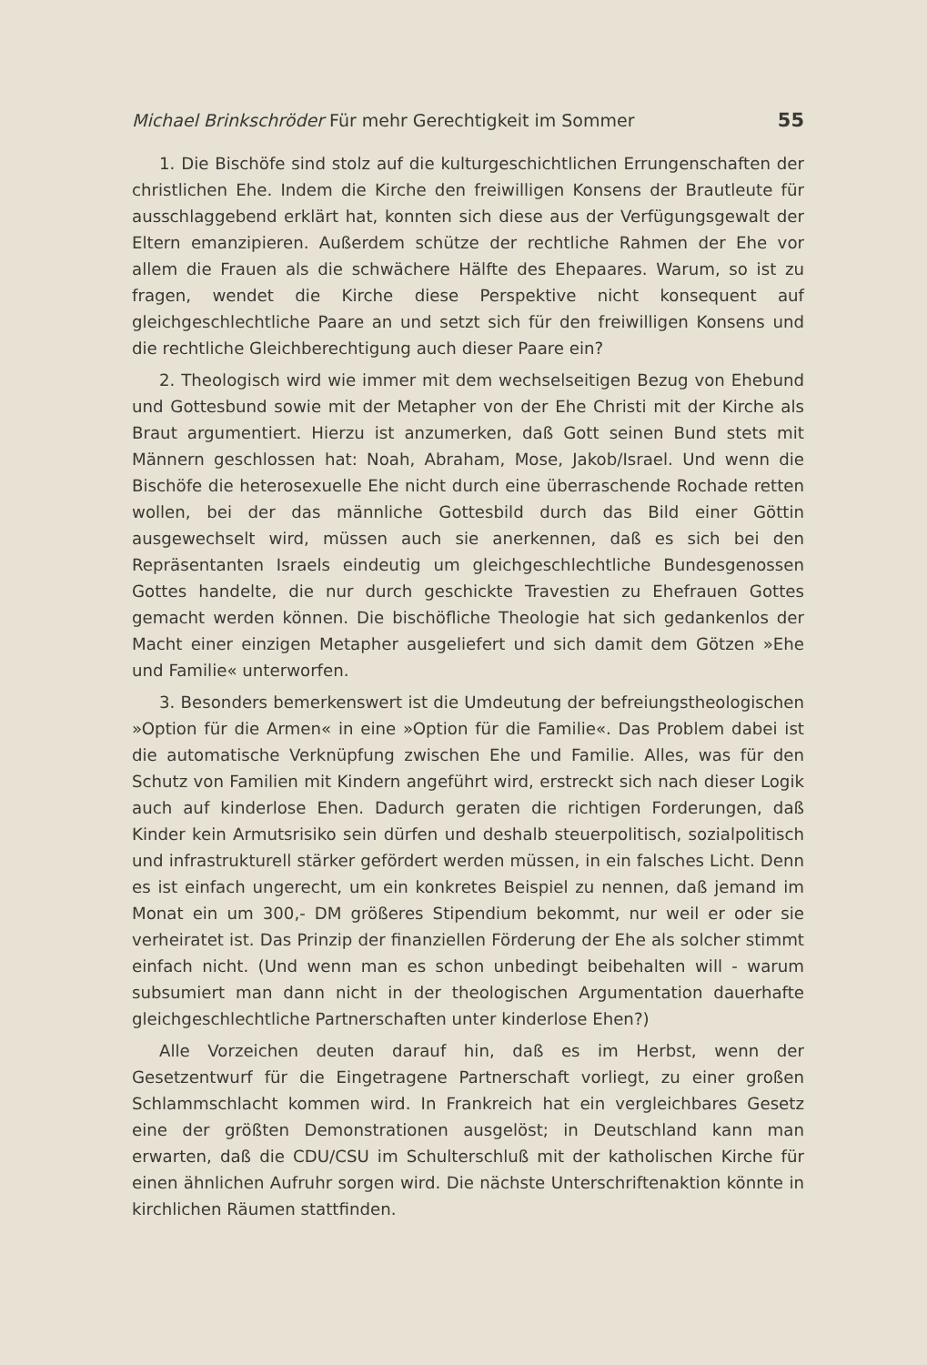Michael Brinkschröder Für mehr Gerechtigkeit im Sommer 55
1. Die Bischöfe sind stolz auf die kulturgeschichtlichen Errungenschaften der christlichen Ehe. Indem die Kirche den freiwilligen Konsens der Brautleute für ausschlaggebend erklärt hat, konnten sich diese aus der Verfügungsgewalt der Eltern emanzipieren. Außerdem schütze der rechtliche Rahmen der Ehe vor allem die Frauen als die schwächere Hälfte des Ehepaares. Warum, so ist zu fragen, wendet die Kirche diese Perspektive nicht konsequent auf gleichgeschlechtliche Paare an und setzt sich für den freiwilligen Konsens und die rechtliche Gleichberechtigung auch dieser Paare ein?
2. Theologisch wird wie immer mit dem wechselseitigen Bezug von Ehebund und Gottesbund sowie mit der Metapher von der Ehe Christi mit der Kirche als Braut argumentiert. Hierzu ist anzumerken, daß Gott seinen Bund stets mit Männern geschlossen hat: Noah, Abraham, Mose, Jakob/Israel. Und wenn die Bischöfe die heterosexuelle Ehe nicht durch eine überraschende Rochade retten wollen, bei der das männliche Gottesbild durch das Bild einer Göttin ausgewechselt wird, müssen auch sie anerkennen, daß es sich bei den Repräsentanten Israels eindeutig um gleichgeschlechtliche Bundesgenossen Gottes handelte, die nur durch geschickte Travestien zu Ehefrauen Gottes gemacht werden können. Die bischöfliche Theologie hat sich gedankenlos der Macht einer einzigen Metapher ausgeliefert und sich damit dem Götzen »Ehe und Familie« unterworfen.
3. Besonders bemerkenswert ist die Umdeutung der befreiungstheologischen »Option für die Armen« in eine »Option für die Familie«. Das Problem dabei ist die automatische Verknüpfung zwischen Ehe und Familie. Alles, was für den Schutz von Familien mit Kindern angeführt wird, erstreckt sich nach dieser Logik auch auf kinderlose Ehen. Dadurch geraten die richtigen Forderungen, daß Kinder kein Armutsrisiko sein dürfen und deshalb steuerpolitisch, sozialpolitisch und infrastrukturell stärker gefördert werden müssen, in ein falsches Licht. Denn es ist einfach ungerecht, um ein konkretes Beispiel zu nennen, daß jemand im Monat ein um 300,- DM größeres Stipendium bekommt, nur weil er oder sie verheiratet ist. Das Prinzip der finanziellen Förderung der Ehe als solcher stimmt einfach nicht. (Und wenn man es schon unbedingt beibehalten will - warum subsumiert man dann nicht in der theologischen Argumentation dauerhafte gleichgeschlechtliche Partnerschaften unter kinderlose Ehen?)
Alle Vorzeichen deuten darauf hin, daß es im Herbst, wenn der Gesetzentwurf für die Eingetragene Partnerschaft vorliegt, zu einer großen Schlammschlacht kommen wird. In Frankreich hat ein vergleichbares Gesetz eine der größten Demonstrationen ausgelöst; in Deutschland kann man erwarten, daß die CDU/CSU im Schulterschluß mit der katholischen Kirche für einen ähnlichen Aufruhr sorgen wird. Die nächste Unterschriftenaktion könnte in kirchlichen Räumen stattfinden.